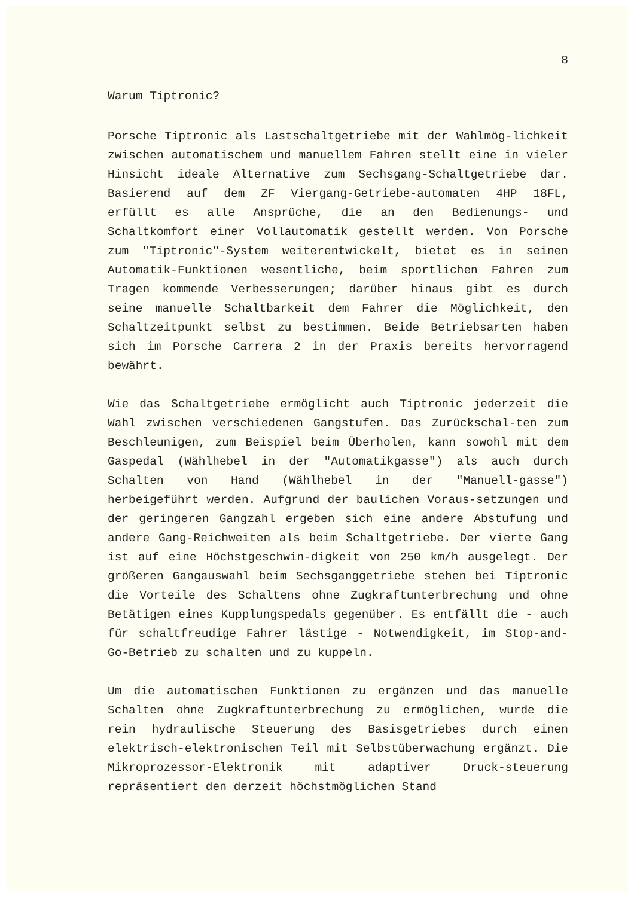8
Warum Tiptronic?
Porsche Tiptronic als Lastschaltgetriebe mit der Wahlmög-lichkeit zwischen automatischem und manuellem Fahren stellt eine in vieler Hinsicht ideale Alternative zum Sechsgang-Schaltgetriebe dar. Basierend auf dem ZF Viergang-Getriebe-automaten 4HP 18FL, erfüllt es alle Ansprüche, die an den Bedienungs- und Schaltkomfort einer Vollautomatik gestellt werden. Von Porsche zum "Tiptronic"-System weiterentwickelt, bietet es in seinen Automatik-Funktionen wesentliche, beim sportlichen Fahren zum Tragen kommende Verbesserungen; darüber hinaus gibt es durch seine manuelle Schaltbarkeit dem Fahrer die Möglichkeit, den Schaltzeitpunkt selbst zu bestimmen. Beide Betriebsarten haben sich im Porsche Carrera 2 in der Praxis bereits hervorragend bewährt.
Wie das Schaltgetriebe ermöglicht auch Tiptronic jederzeit die Wahl zwischen verschiedenen Gangstufen. Das Zurückschal-ten zum Beschleunigen, zum Beispiel beim Überholen, kann sowohl mit dem Gaspedal (Wählhebel in der "Automatikgasse") als auch durch Schalten von Hand (Wählhebel in der "Manuell-gasse") herbeigeführt werden. Aufgrund der baulichen Voraus-setzungen und der geringeren Gangzahl ergeben sich eine andere Abstufung und andere Gang-Reichweiten als beim Schaltgetriebe. Der vierte Gang ist auf eine Höchstgeschwin-digkeit von 250 km/h ausgelegt. Der größeren Gangauswahl beim Sechsganggetriebe stehen bei Tiptronic die Vorteile des Schaltens ohne Zugkraftunterbrechung und ohne Betätigen eines Kupplungspedals gegenüber. Es entfällt die - auch für schaltfreudige Fahrer lästige - Notwendigkeit, im Stop-and-Go-Betrieb zu schalten und zu kuppeln.
Um die automatischen Funktionen zu ergänzen und das manuelle Schalten ohne Zugkraftunterbrechung zu ermöglichen, wurde die rein hydraulische Steuerung des Basisgetriebes durch einen elektrisch-elektronischen Teil mit Selbstüberwachung ergänzt. Die Mikroprozessor-Elektronik mit adaptiver Druck-steuerung repräsentiert den derzeit höchstmöglichen Stand